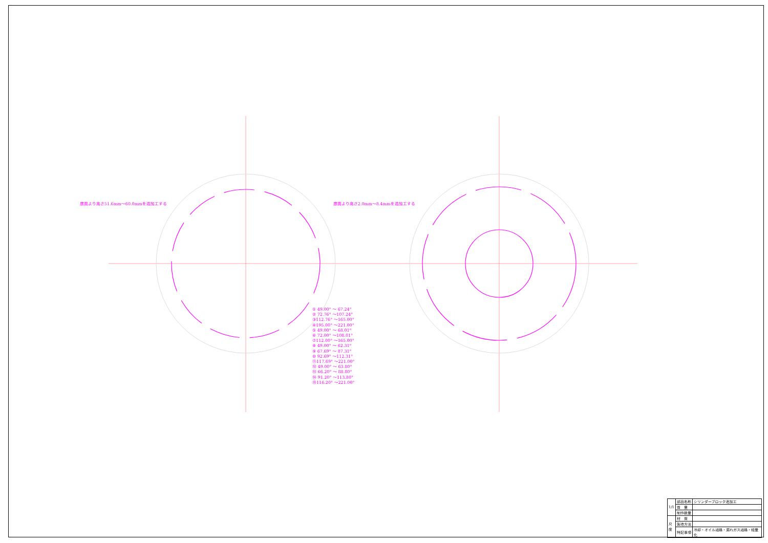底面より高さ51.6mm〜60.0mmを追加工する
底面より高さ2.0mm〜8.4mmを追加工する
① 49.00° 〜 67.24°
② 72.76° 〜107.24°
③112.76° 〜165.00°
④195.00° 〜221.00°
⑤ 49.00° 〜 68.01°
⑥ 72.00° 〜108.01°
⑦112.00° 〜165.00°
⑧ 49.00° 〜 62.31°
⑨ 67.69° 〜 87.31°
⑩ 92.69° 〜112.31°
⑪117.69° 〜221.00°
⑫ 49.00° 〜 63.80°
⑬ 66.20° 〜 88.80°
⑭ 91.20° 〜113.80°
⑮116.20° 〜221.00°
| 1/1 | 部品名称 | シリンダーブロック追加工 |
| | 質 量 | |
| | 制作数量 | |
| 尺 度 | 材 質 | |
| | 製造方法 | |
| | 特記事項 | 冷却・オイル通路・漏れガス通路・軽量化 |